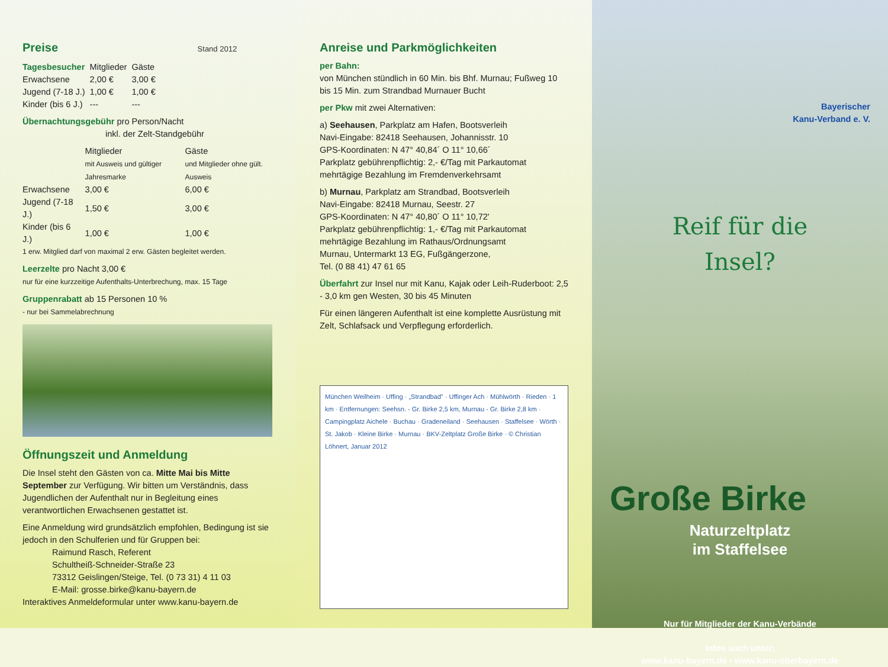Preise Stand 2012
| Tagesbesucher | Mitglieder | Gäste |
| --- | --- | --- |
| Erwachsene | 2,00 € | 3,00 € |
| Jugend (7-18 J.) | 1,00 € | 1,00 € |
| Kinder (bis 6 J.) | --- | --- |
Übernachtungsgebühr pro Person/Nacht
inkl. der Zelt-Standgebühr
| | Mitglieder mit Ausweis und gültiger Jahresmarke | Gäste und Mitglieder ohne gült. Ausweis |
| --- | --- | --- |
| Erwachsene | 3,00 € | 6,00 € |
| Jugend (7-18 J.) | 1,50 € | 3,00 € |
| Kinder (bis 6 J.) | 1,00 € | 1,00 € |
1 erw. Mitglied darf von maximal 2 erw. Gästen begleitet werden.
Leerzelte pro Nacht 3,00 €
nur für eine kurzzeitige Aufenthalts-Unterbrechung, max. 15 Tage
Gruppenrabatt ab 15 Personen 10 %
- nur bei Sammelabrechnung
Öffnungszeit und Anmeldung
Die Insel steht den Gästen von ca. Mitte Mai bis Mitte September zur Verfügung. Wir bitten um Verständnis, dass Jugendlichen der Aufenthalt nur in Begleitung eines verantwortlichen Erwachsenen gestattet ist.
Eine Anmeldung wird grundsätzlich empfohlen, Bedingung ist sie jedoch in den Schulferien und für Gruppen bei:
Raimund Rasch, Referent
Schultheiß-Schneider-Straße 23
73312 Geislingen/Steige, Tel. (0 73 31) 4 11 03
E-Mail: grosse.birke@kanu-bayern.de
Interaktives Anmeldeformular unter www.kanu-bayern.de
Anreise und Parkmöglichkeiten
per Bahn:
von München stündlich in 60 Min. bis Bhf. Murnau; Fußweg 10 bis 15 Min. zum Strandbad Murnauer Bucht
per Pkw mit zwei Alternativen:
a) Seehausen, Parkplatz am Hafen, Bootsverleih
Navi-Eingabe: 82418 Seehausen, Johannisstr. 10
GPS-Koordinaten: N 47° 40,84´ O 11° 10,66´
Parkplatz gebührenpflichtig: 2,- €/Tag mit Parkautomat
mehrtägige Bezahlung im Fremdenverkehrsamt
b) Murnau, Parkplatz am Strandbad, Bootsverleih
Navi-Eingabe: 82418 Murnau, Seestr. 27
GPS-Koordinaten: N 47° 40,80´ O 11° 10,72'
Parkplatz gebührenpflichtig: 1,- €/Tag mit Parkautomat
mehrtägige Bezahlung im Rathaus/Ordnungsamt
Murnau, Untermarkt 13 EG, Fußgängerzone,
Tel. (0 88 41) 47 61 65
Überfahrt zur Insel nur mit Kanu, Kajak oder Leih-Ruderboot: 2,5 - 3,0 km gen Westen, 30 bis 45 Minuten
Für einen längeren Aufenthalt ist eine komplette Ausrüstung mit Zelt, Schlafsack und Verpflegung erforderlich.
München Weilheim · Uffing · „Strandbad" · Uffinger Ach · Mühlwörth · Rieden · 1 km · Entfernungen: Seehsn. - Gr. Birke 2,5 km, Murnau - Gr. Birke 2,8 km · Campingplatz Aichele · Buchau · Gradeneiland · Seehausen · Staffelsee · Wörth · St. Jakob · Kleine Birke · Murnau · BKV-Zeltplatz Große Birke · © Christian Löhnert, Januar 2012
Bayerischer
Kanu-Verband e. V.
Reif für die
Insel?
Große Birke
Naturzeltplatz
im Staffelsee
Nur für Mitglieder der Kanu-Verbände
Infos auch unter:
www.kanu-bayern.de • www.kanu-oberbayern.de